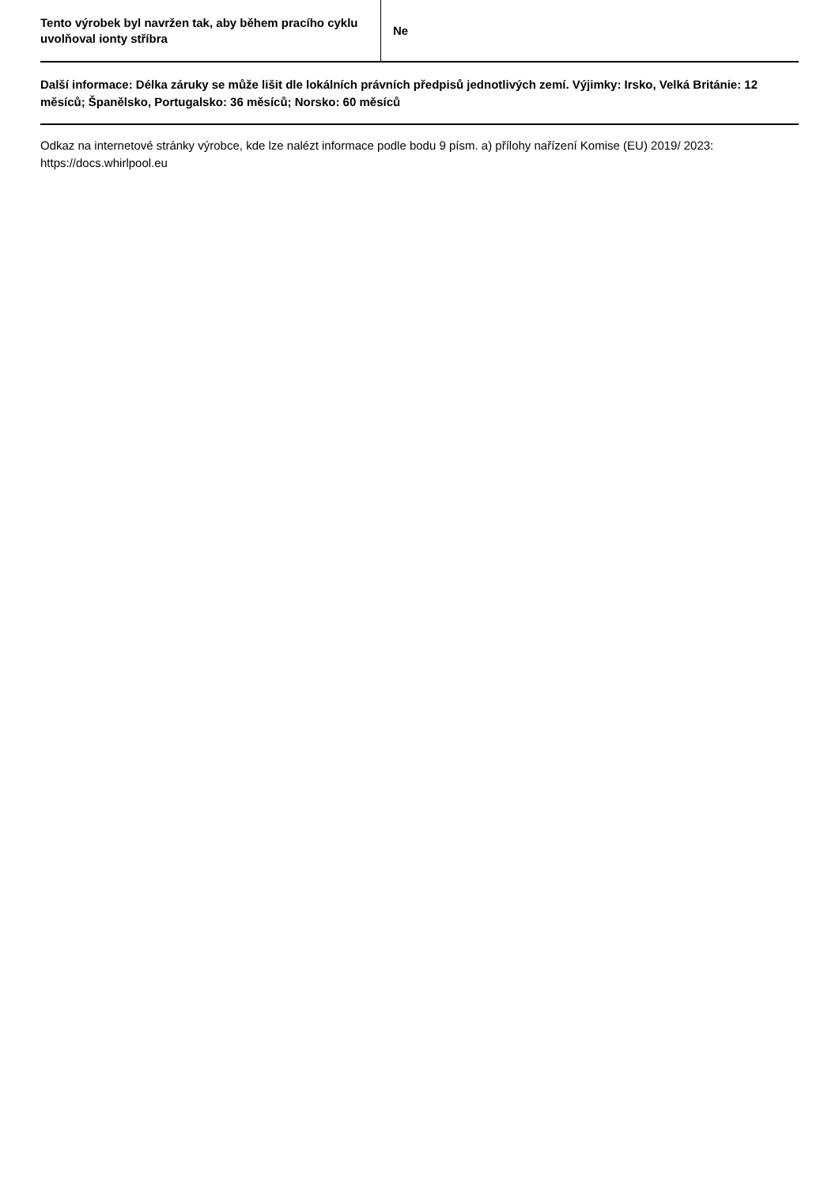| Tento výrobek byl navržen tak, aby během pracího cyklu uvolňoval ionty stříbra | Ne |
Další informace: Délka záruky se může lišit dle lokálních právních předpisů jednotlivých zemí. Výjimky: Irsko, Velká Británie: 12 měsíců; Španělsko, Portugalsko: 36 měsíců; Norsko: 60 měsíců
Odkaz na internetové stránky výrobce, kde lze nalézt informace podle bodu 9 písm. a) přílohy nařízení Komise (EU) 2019/ 2023: https://docs.whirlpool.eu